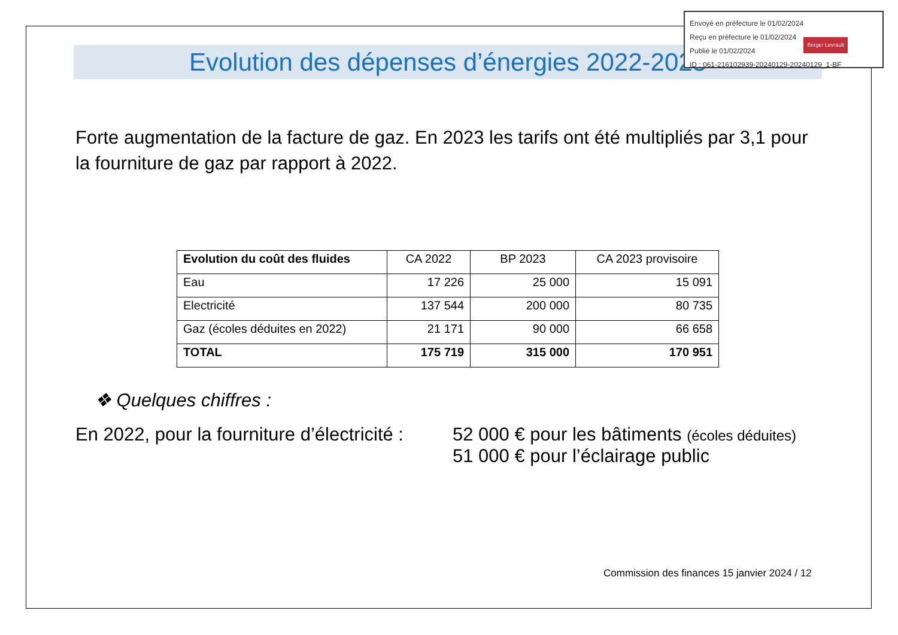Envoyé en préfecture le 01/02/2024
Reçu en préfecture le 01/02/2024
Publié le 01/02/2024
ID : 061-216102939-20240129-20240129_1-BF
Berger Levrault
Evolution des dépenses d’énergies 2022-2023
Forte augmentation de la facture de gaz. En 2023 les tarifs ont été multipliés par 3,1 pour la fourniture de gaz par rapport à 2022.
| Evolution du coût des fluides | CA 2022 | BP 2023 | CA 2023 provisoire |
| --- | --- | --- | --- |
| Eau | 17 226 | 25 000 | 15 091 |
| Electricité | 137 544 | 200 000 | 80 735 |
| Gaz (écoles déduites en 2022) | 21 171 | 90 000 | 66 658 |
| TOTAL | 175 719 | 315 000 | 170 951 |
❖ Quelques chiffres :
En 2022, pour la fourniture d’électricité :
52 000 € pour les bâtiments (écoles déduites)
51 000 € pour l’éclairage public
Commission des finances 15 janvier 2024 / 12